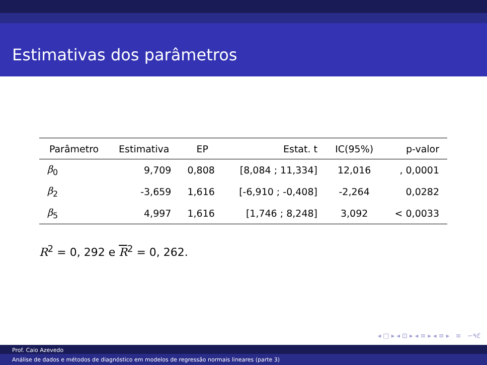Estimativas dos parâmetros
| Parâmetro | Estimativa | EP | Estat. t | IC(95%) | p-valor |
| --- | --- | --- | --- | --- | --- |
| β<sub>0</sub> | 9,709 | 0,808 | [8,084 ; 11,334] | 12,016 | , 0,0001 |
| β<sub>2</sub> | -3,659 | 1,616 | [-6,910 ; -0,408] | -2,264 | 0,0282 |
| β<sub>5</sub> | 4,997 | 1,616 | [1,746 ; 8,248] | 3,092 | < 0,0033 |
R<sup>2</sup> = 0, 292 e R<sup>2</sup> = 0, 262.
◂ □ ▸ ◂ ⊡ ▸ ◂ ≡ ▸ ◂ ≡ ▸ ≡ ∽۹ℭ
Prof. Caio Azevedo
Análise de dados e métodos de diagnóstico em modelos de regressão normais lineares (parte 3)